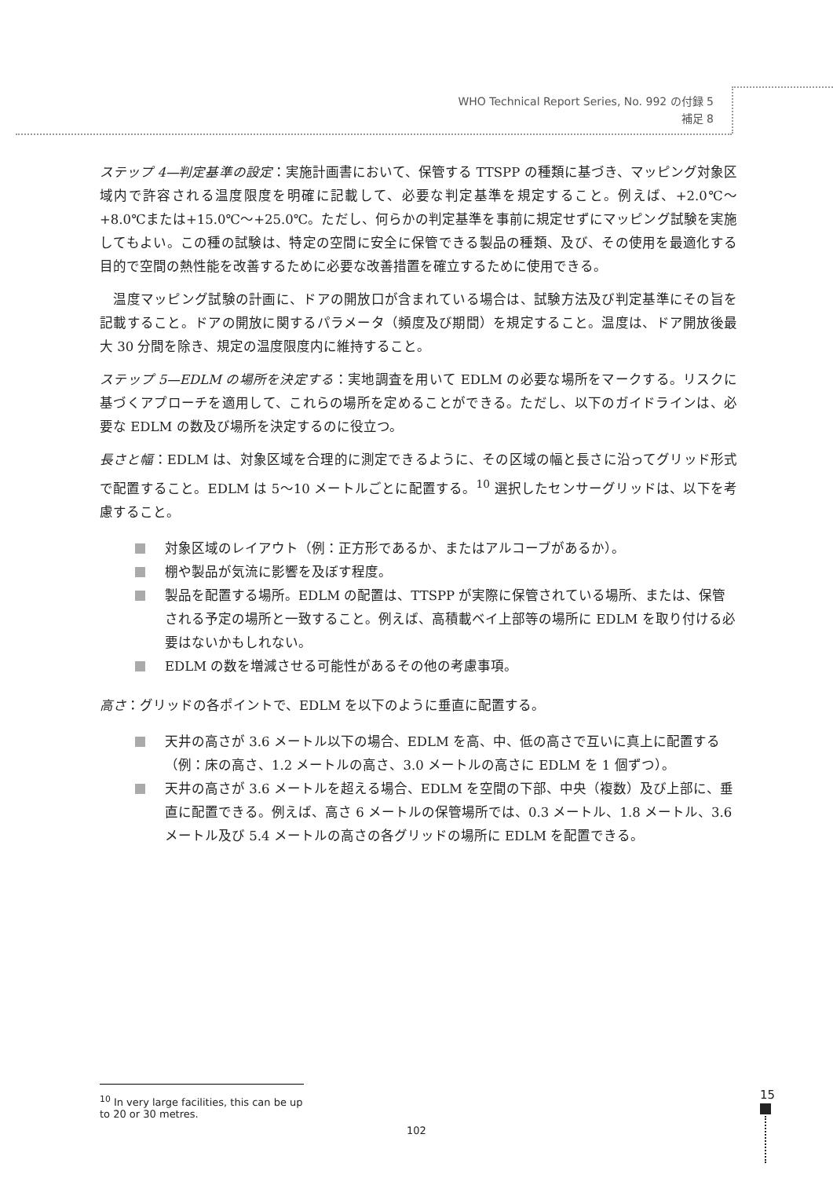WHO Technical Report Series, No. 992 の付録 5
補足 8
ステップ 4—判定基準の設定：実施計画書において、保管する TTSPP の種類に基づき、マッピング対象区域内で許容される温度限度を明確に記載して、必要な判定基準を規定すること。例えば、+2.0℃～+8.0℃または+15.0℃～+25.0℃。ただし、何らかの判定基準を事前に規定せずにマッピング試験を実施してもよい。この種の試験は、特定の空間に安全に保管できる製品の種類、及び、その使用を最適化する目的で空間の熱性能を改善するために必要な改善措置を確立するために使用できる。
　温度マッピング試験の計画に、ドアの開放口が含まれている場合は、試験方法及び判定基準にその旨を記載すること。ドアの開放に関するパラメータ（頻度及び期間）を規定すること。温度は、ドア開放後最大 30 分間を除き、規定の温度限度内に維持すること。
ステップ 5—EDLM の場所を決定する：実地調査を用いて EDLM の必要な場所をマークする。リスクに基づくアプローチを適用して、これらの場所を定めることができる。ただし、以下のガイドラインは、必要な EDLM の数及び場所を決定するのに役立つ。
長さと幅：EDLM は、対象区域を合理的に測定できるように、その区域の幅と長さに沿ってグリッド形式で配置すること。EDLM は 5～10 メートルごとに配置する。<sup>10</sup> 選択したセンサーグリッドは、以下を考慮すること。
対象区域のレイアウト（例：正方形であるか、またはアルコーブがあるか）。
棚や製品が気流に影響を及ぼす程度。
製品を配置する場所。EDLM の配置は、TTSPP が実際に保管されている場所、または、保管される予定の場所と一致すること。例えば、高積載ベイ上部等の場所に EDLM を取り付ける必要はないかもしれない。
EDLM の数を増減させる可能性があるその他の考慮事項。
高さ：グリッドの各ポイントで、EDLM を以下のように垂直に配置する。
天井の高さが 3.6 メートル以下の場合、EDLM を高、中、低の高さで互いに真上に配置する（例：床の高さ、1.2 メートルの高さ、3.0 メートルの高さに EDLM を 1 個ずつ）。
天井の高さが 3.6 メートルを超える場合、EDLM を空間の下部、中央（複数）及び上部に、垂直に配置できる。例えば、高さ 6 メートルの保管場所では、0.3 メートル、1.8 メートル、3.6 メートル及び 5.4 メートルの高さの各グリッドの場所に EDLM を配置できる。
<sup>10</sup> In very large facilities, this can be up to 20 or 30 metres.
15
102